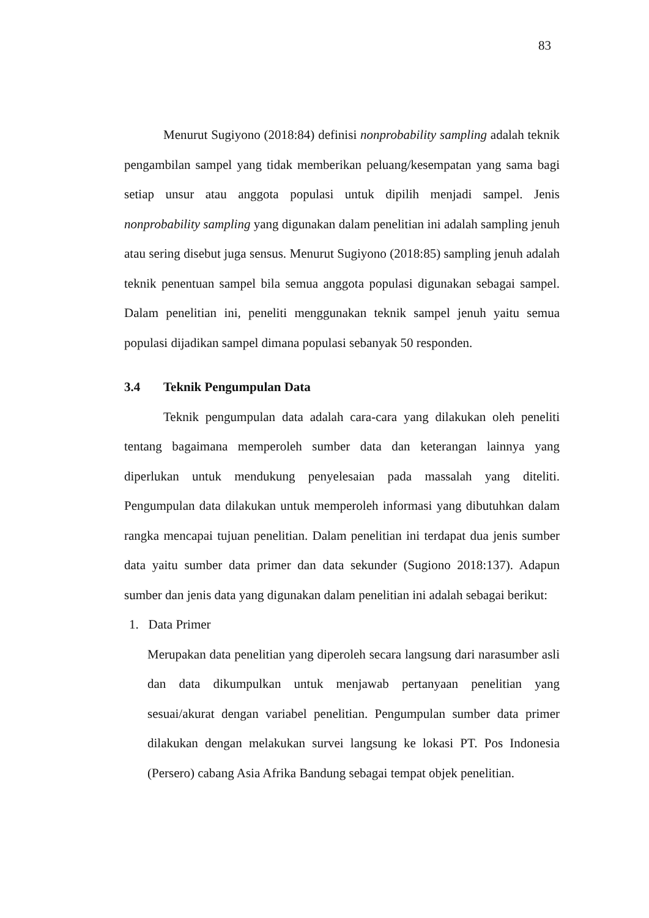83
Menurut Sugiyono (2018:84) definisi nonprobability sampling adalah teknik pengambilan sampel yang tidak memberikan peluang/kesempatan yang sama bagi setiap unsur atau anggota populasi untuk dipilih menjadi sampel. Jenis nonprobability sampling yang digunakan dalam penelitian ini adalah sampling jenuh atau sering disebut juga sensus. Menurut Sugiyono (2018:85) sampling jenuh adalah teknik penentuan sampel bila semua anggota populasi digunakan sebagai sampel. Dalam penelitian ini, peneliti menggunakan teknik sampel jenuh yaitu semua populasi dijadikan sampel dimana populasi sebanyak 50 responden.
3.4 Teknik Pengumpulan Data
Teknik pengumpulan data adalah cara-cara yang dilakukan oleh peneliti tentang bagaimana memperoleh sumber data dan keterangan lainnya yang diperlukan untuk mendukung penyelesaian pada massalah yang diteliti. Pengumpulan data dilakukan untuk memperoleh informasi yang dibutuhkan dalam rangka mencapai tujuan penelitian. Dalam penelitian ini terdapat dua jenis sumber data yaitu sumber data primer dan data sekunder (Sugiono 2018:137). Adapun sumber dan jenis data yang digunakan dalam penelitian ini adalah sebagai berikut:
1. Data Primer
Merupakan data penelitian yang diperoleh secara langsung dari narasumber asli dan data dikumpulkan untuk menjawab pertanyaan penelitian yang sesuai/akurat dengan variabel penelitian. Pengumpulan sumber data primer dilakukan dengan melakukan survei langsung ke lokasi PT. Pos Indonesia (Persero) cabang Asia Afrika Bandung sebagai tempat objek penelitian.